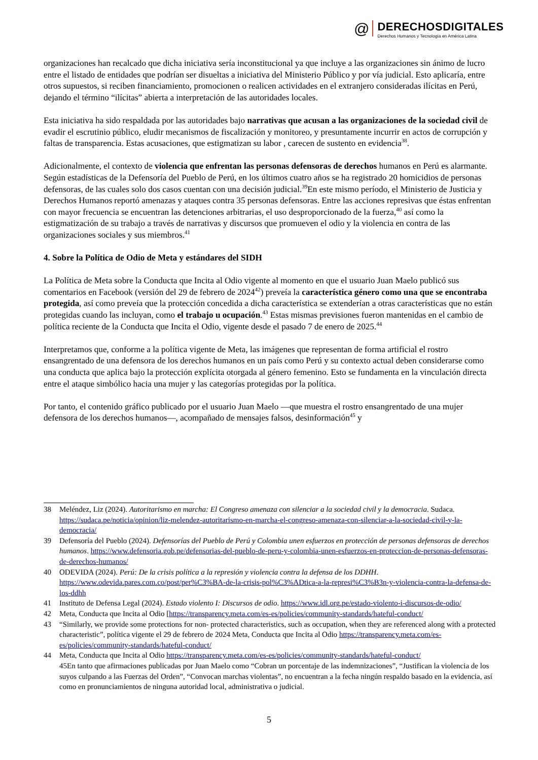@
DERECHOSDIGITALES
Derechos Humanos y Tecnología en América Latina
organizaciones han recalcado que dicha iniciativa sería inconstitucional ya que incluye a las organizaciones sin ánimo de lucro entre el listado de entidades que podrían ser disueltas a iniciativa del Ministerio Público y por vía judicial. Esto aplicaría, entre otros supuestos, si reciben financiamiento, promocionen o realicen actividades en el extranjero consideradas ilícitas en Perú, dejando el término “ilícitas” abierta a interpretación de las autoridades locales.
Esta iniciativa ha sido respaldada por las autoridades bajo narrativas que acusan a las organizaciones de la sociedad civil de evadir el escrutinio público, eludir mecanismos de fiscalización y monitoreo, y presuntamente incurrir en actos de corrupción y faltas de transparencia. Estas acusaciones, que estigmatizan su labor , carecen de sustento en evidencia<sup>38</sup>.
Adicionalmente, el contexto de violencia que enfrentan las personas defensoras de derechos humanos en Perú es alarmante. Según estadísticas de la Defensoría del Pueblo de Perú, en los últimos cuatro años se ha registrado 20 homicidios de personas defensoras, de las cuales solo dos casos cuentan con una decisión judicial.<sup>39</sup>En este mismo período, el Ministerio de Justicia y Derechos Humanos reportó amenazas y ataques contra 35 personas defensoras. Entre las acciones represivas que éstas enfrentan con mayor frecuencia se encuentran las detenciones arbitrarias, el uso desproporcionado de la fuerza,<sup>40</sup> así como la estigmatización de su trabajo a través de narrativas y discursos que promueven el odio y la violencia en contra de las organizaciones sociales y sus miembros.<sup>41</sup>
4. Sobre la Política de Odio de Meta y estándares del SIDH
La Política de Meta sobre la Conducta que Incita al Odio vigente al momento en que el usuario Juan Maelo publicó sus comentarios en Facebook (versión del 29 de febrero de 2024<sup>42</sup>) preveía la característica género como una que se encontraba protegida, así como preveía que la protección concedida a dicha característica se extenderían a otras características que no están protegidas cuando las incluyan, como el trabajo u ocupación.<sup>43</sup> Estas mismas previsiones fueron mantenidas en el cambio de política reciente de la Conducta que Incita el Odio, vigente desde el pasado 7 de enero de 2025.<sup>44</sup>
Interpretamos que, conforme a la política vigente de Meta, las imágenes que representan de forma artificial el rostro ensangrentado de una defensora de los derechos humanos en un país como Perú y su contexto actual deben considerarse como una conducta que aplica bajo la protección explícita otorgada al género femenino. Esto se fundamenta en la vinculación directa entre el ataque simbólico hacia una mujer y las categorías protegidas por la política.
Por tanto, el contenido gráfico publicado por el usuario Juan Maelo —que muestra el rostro ensangrentado de una mujer defensora de los derechos humanos—, acompañado de mensajes falsos, desinformación<sup>45</sup> y
38 Meléndez, Liz (2024). Autoritarismo en marcha: El Congreso amenaza con silenciar a la sociedad civil y la democracia. Sudaca. https://sudaca.pe/noticia/opinion/liz-melendez-autoritarismo-en-marcha-el-congreso-amenaza-con-silenciar-a-la-sociedad-civil-y-la-democracia/
39 Defensoría del Pueblo (2024). Defensorías del Pueblo de Perú y Colombia unen esfuerzos en protección de personas defensoras de derechos humanos. https://www.defensoria.gob.pe/defensorias-del-pueblo-de-peru-y-colombia-unen-esfuerzos-en-proteccion-de-personas-defensoras-de-derechos-humanos/
40 ODEVIDA (2024). Perú: De la crisis política a la represión y violencia contra la defensa de los DDHH. https://www.odevida.pares.com.co/post/per%C3%BA-de-la-crisis-pol%C3%ADtica-a-la-represi%C3%B3n-y-violencia-contra-la-defensa-de-los-ddhh
41 Instituto de Defensa Legal (2024). Estado violento I: Discursos de odio. https://www.idl.org.pe/estado-violento-i-discursos-de-odio/
42 Meta, Conducta que Incita al Odio [https://transparency.meta.com/es-es/policies/community-standards/hateful-conduct/
43 “Similarly, we provide some protections for non- protected characteristics, such as occupation, when they are referenced along with a protected characteristic”, política vigente el 29 de febrero de 2024 Meta, Conducta que Incita al Odio https://transparency.meta.com/es-es/policies/community-standards/hateful-conduct/
44 Meta, Conducta que Incita al Odio https://transparency.meta.com/es-es/policies/community-standards/hateful-conduct/
45En tanto que afirmaciones publicadas por Juan Maelo como “Cobran un porcentaje de las indemnizaciones”, “Justifican la violencia de los suyos culpando a las Fuerzas del Orden”, “Convocan marchas violentas”, no encuentran a la fecha ningún respaldo basado en la evidencia, así como en pronunciamientos de ninguna autoridad local, administrativa o judicial.
5